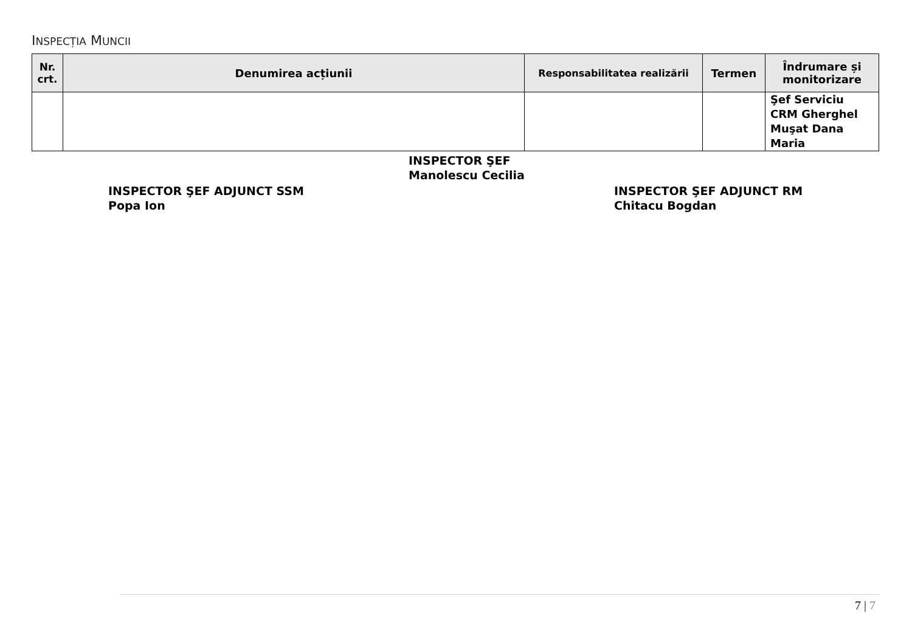INSPECȚIA MUNCII
| Nr. crt. | Denumirea acțiunii | Responsabilitatea realizării | Termen | Îndrumare și monitorizare |
| --- | --- | --- | --- | --- |
| | | | | Şef Serviciu CRM Gherghel Muşat Dana Maria |
INSPECTOR ŞEF
Manolescu Cecilia
INSPECTOR ŞEF ADJUNCT SSM
Popa Ion
INSPECTOR ŞEF ADJUNCT RM
Chitacu Bogdan
7 | 7